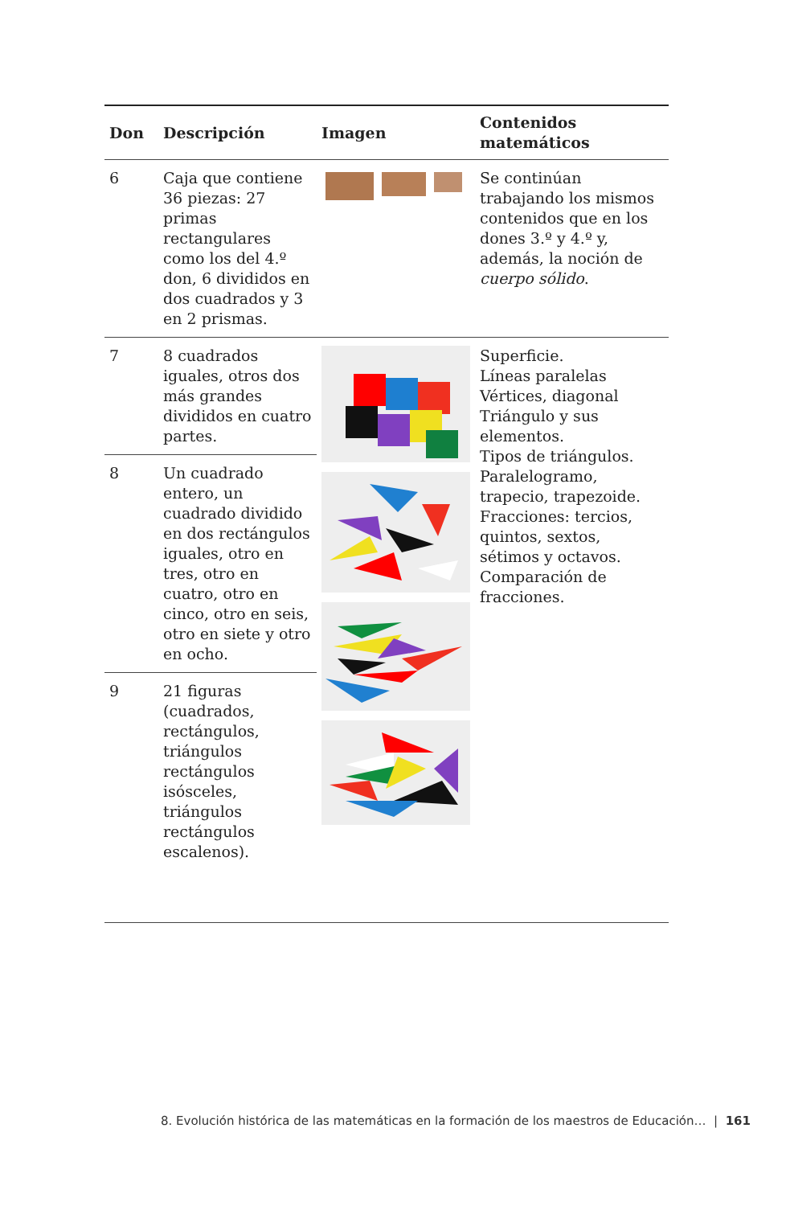| Don | Descripción | Imagen | Contenidos matemáticos |
| --- | --- | --- | --- |
| 6 | Caja que contiene 36 piezas: 27 primas rectangulares como los del 4.º don, 6 divididos en dos cuadrados y 3 en 2 prismas. | | Se continúan trabajando los mismos contenidos que en los dones 3.º y 4.º y, además, la noción de cuerpo sólido . |
| 7 | 8 cuadrados iguales, otros dos más grandes divididos en cuatro partes. | | Superficie. Líneas paralelas Vértices, diagonal Triángulo y sus elementos. Tipos de triángulos. Paralelogramo, trapecio, trapezoide. Fracciones: tercios, quintos, sextos, sétimos y octavos. Comparación de fracciones. |
| 8 | Un cuadrado entero, un cuadrado dividido en dos rectángulos iguales, otro en tres, otro en cuatro, otro en cinco, otro en seis, otro en siete y otro en ocho. | | |
| 9 | 21 figuras (cuadrados, rectángulos, triángulos rectángulos isósceles, triángulos rectángulos escalenos). | | |
8. Evolución histórica de las matemáticas en la formación de los maestros de Educación… | 161